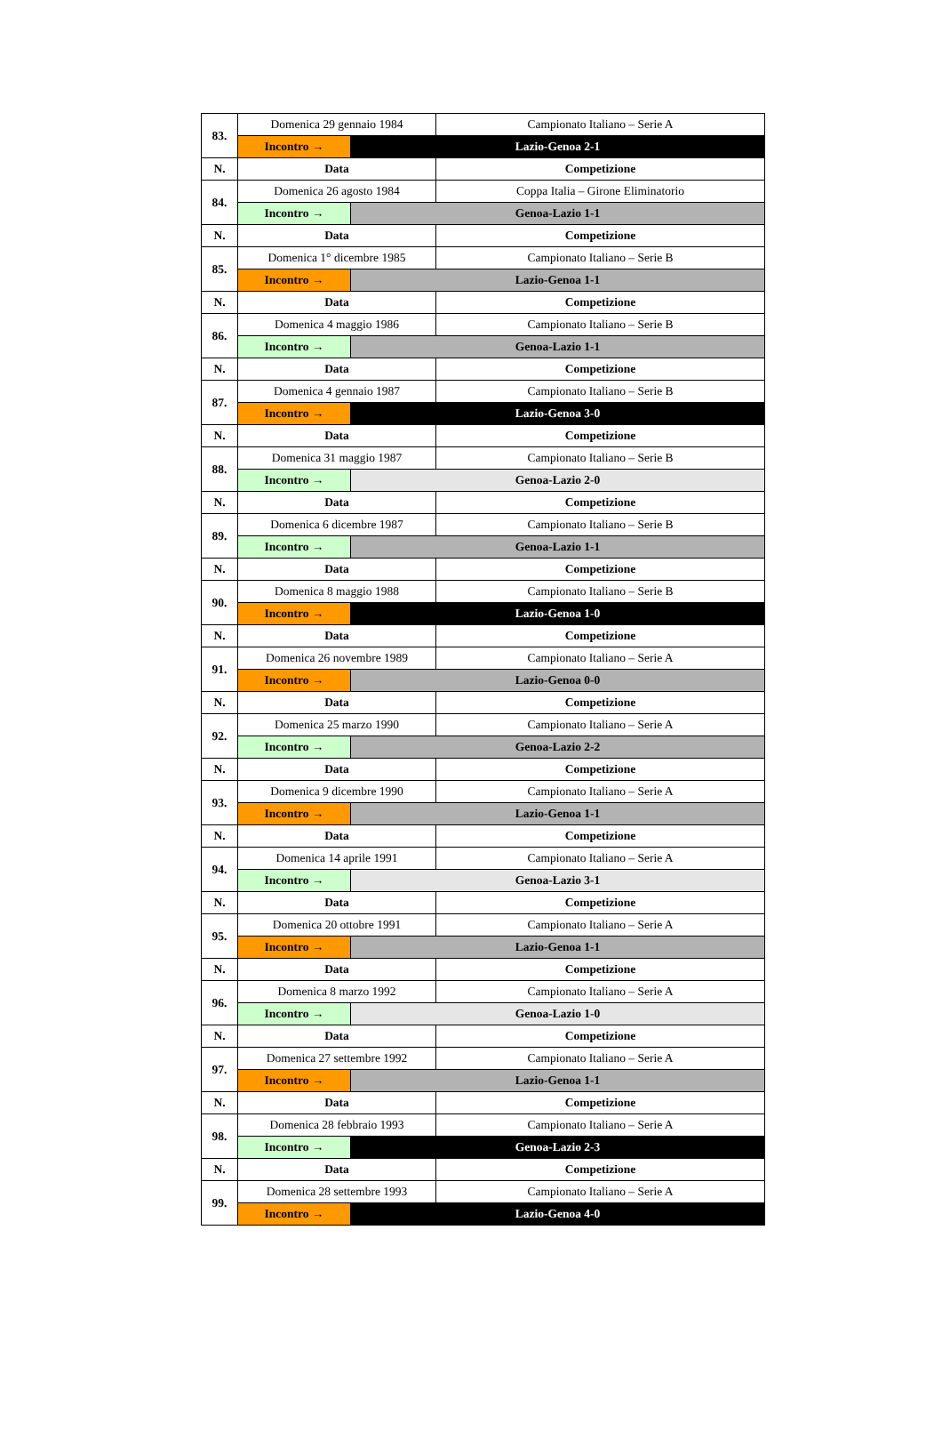| 83. | Domenica 29 gennaio 1984 | | Campionato Italiano – Serie A |
| | Incontro → | Lazio-Genoa 2-1 | |
| N. | Data | | Competizione |
| 84. | Domenica 26 agosto 1984 | | Coppa Italia – Girone Eliminatorio |
| | Incontro → | Genoa-Lazio 1-1 | |
| N. | Data | | Competizione |
| 85. | Domenica 1° dicembre 1985 | | Campionato Italiano – Serie B |
| | Incontro → | Lazio-Genoa 1-1 | |
| N. | Data | | Competizione |
| 86. | Domenica 4 maggio 1986 | | Campionato Italiano – Serie B |
| | Incontro → | Genoa-Lazio 1-1 | |
| N. | Data | | Competizione |
| 87. | Domenica 4 gennaio 1987 | | Campionato Italiano – Serie B |
| | Incontro → | Lazio-Genoa 3-0 | |
| N. | Data | | Competizione |
| 88. | Domenica 31 maggio 1987 | | Campionato Italiano – Serie B |
| | Incontro → | Genoa-Lazio 2-0 | |
| N. | Data | | Competizione |
| 89. | Domenica 6 dicembre 1987 | | Campionato Italiano – Serie B |
| | Incontro → | Genoa-Lazio 1-1 | |
| N. | Data | | Competizione |
| 90. | Domenica 8 maggio 1988 | | Campionato Italiano – Serie B |
| | Incontro → | Lazio-Genoa 1-0 | |
| N. | Data | | Competizione |
| 91. | Domenica 26 novembre 1989 | | Campionato Italiano – Serie A |
| | Incontro → | Lazio-Genoa 0-0 | |
| N. | Data | | Competizione |
| 92. | Domenica 25 marzo 1990 | | Campionato Italiano – Serie A |
| | Incontro → | Genoa-Lazio 2-2 | |
| N. | Data | | Competizione |
| 93. | Domenica 9 dicembre 1990 | | Campionato Italiano – Serie A |
| | Incontro → | Lazio-Genoa 1-1 | |
| N. | Data | | Competizione |
| 94. | Domenica 14 aprile 1991 | | Campionato Italiano – Serie A |
| | Incontro → | Genoa-Lazio 3-1 | |
| N. | Data | | Competizione |
| 95. | Domenica 20 ottobre 1991 | | Campionato Italiano – Serie A |
| | Incontro → | Lazio-Genoa 1-1 | |
| N. | Data | | Competizione |
| 96. | Domenica 8 marzo 1992 | | Campionato Italiano – Serie A |
| | Incontro → | Genoa-Lazio 1-0 | |
| N. | Data | | Competizione |
| 97. | Domenica 27 settembre 1992 | | Campionato Italiano – Serie A |
| | Incontro → | Lazio-Genoa 1-1 | |
| N. | Data | | Competizione |
| 98. | Domenica 28 febbraio 1993 | | Campionato Italiano – Serie A |
| | Incontro → | Genoa-Lazio 2-3 | |
| N. | Data | | Competizione |
| 99. | Domenica 28 settembre 1993 | | Campionato Italiano – Serie A |
| | Incontro → | Lazio-Genoa 4-0 | |